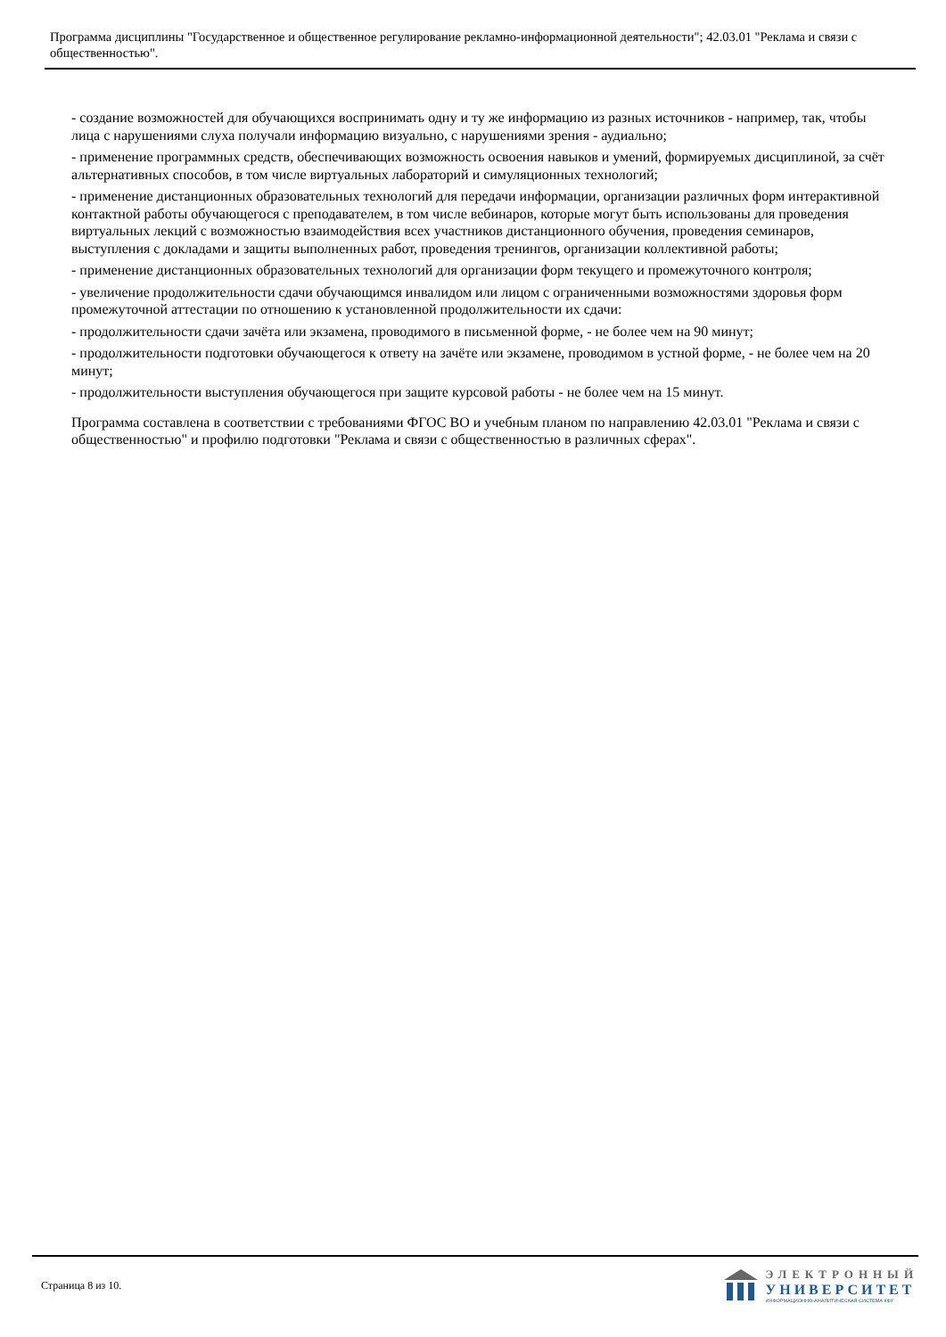Программа дисциплины "Государственное и общественное регулирование рекламно-информационной деятельности"; 42.03.01 "Реклама и связи с общественностью".
- создание возможностей для обучающихся воспринимать одну и ту же информацию из разных источников - например, так, чтобы лица с нарушениями слуха получали информацию визуально, с нарушениями зрения - аудиально;
- применение программных средств, обеспечивающих возможность освоения навыков и умений, формируемых дисциплиной, за счёт альтернативных способов, в том числе виртуальных лабораторий и симуляционных технологий;
- применение дистанционных образовательных технологий для передачи информации, организации различных форм интерактивной контактной работы обучающегося с преподавателем, в том числе вебинаров, которые могут быть использованы для проведения виртуальных лекций с возможностью взаимодействия всех участников дистанционного обучения, проведения семинаров, выступления с докладами и защиты выполненных работ, проведения тренингов, организации коллективной работы;
- применение дистанционных образовательных технологий для организации форм текущего и промежуточного контроля;
- увеличение продолжительности сдачи обучающимся инвалидом или лицом с ограниченными возможностями здоровья форм промежуточной аттестации по отношению к установленной продолжительности их сдачи:
- продолжительности сдачи зачёта или экзамена, проводимого в письменной форме, - не более чем на 90 минут;
- продолжительности подготовки обучающегося к ответу на зачёте или экзамене, проводимом в устной форме, - не более чем на 20 минут;
- продолжительности выступления обучающегося при защите курсовой работы - не более чем на 15 минут.
Программа составлена в соответствии с требованиями ФГОС ВО и учебным планом по направлению 42.03.01 "Реклама и связи с общественностью" и профилю подготовки "Реклама и связи с общественностью в различных сферах".
Страница 8 из 10.
ЭЛЕКТРОННЫЙ
УНИВЕРСИТЕТ
ИНФОРМАЦИОННО-АНАЛИТИЧЕСКАЯ СИСТЕМА КФУ